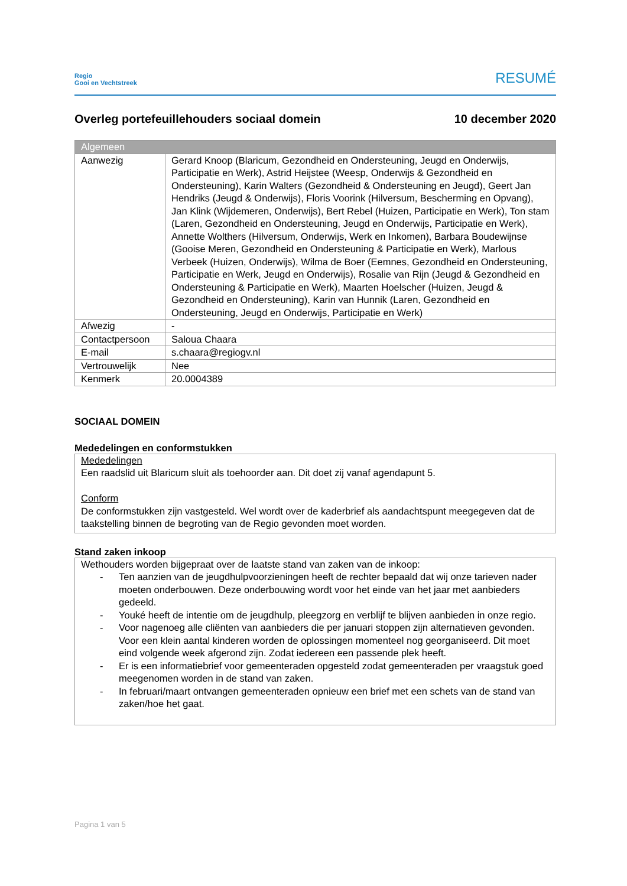Regio
Gooi en Vechtstreek
RESUMÉ
Overleg portefeuillehouders sociaal domein 10 december 2020
| Algemeen | |
| --- | --- |
| Aanwezig | Gerard Knoop (Blaricum, Gezondheid en Ondersteuning, Jeugd en Onderwijs, Participatie en Werk), Astrid Heijstee (Weesp, Onderwijs & Gezondheid en Ondersteuning), Karin Walters (Gezondheid & Ondersteuning en Jeugd), Geert Jan Hendriks (Jeugd & Onderwijs), Floris Voorink (Hilversum, Bescherming en Opvang), Jan Klink (Wijdemeren, Onderwijs), Bert Rebel (Huizen, Participatie en Werk), Ton stam (Laren, Gezondheid en Ondersteuning, Jeugd en Onderwijs, Participatie en Werk), Annette Wolthers (Hilversum, Onderwijs, Werk en Inkomen), Barbara Boudewijnse (Gooise Meren, Gezondheid en Ondersteuning & Participatie en Werk), Marlous Verbeek (Huizen, Onderwijs), Wilma de Boer (Eemnes, Gezondheid en Ondersteuning, Participatie en Werk, Jeugd en Onderwijs), Rosalie van Rijn (Jeugd & Gezondheid en Ondersteuning & Participatie en Werk), Maarten Hoelscher (Huizen, Jeugd & Gezondheid en Ondersteuning), Karin van Hunnik (Laren, Gezondheid en Ondersteuning, Jeugd en Onderwijs, Participatie en Werk) |
| Afwezig | - |
| Contactpersoon | Saloua Chaara |
| E-mail | s.chaara@regiogv.nl |
| Vertrouwelijk | Nee |
| Kenmerk | 20.0004389 |
SOCIAAL DOMEIN
Mededelingen en conformstukken
Mededelingen
Een raadslid uit Blaricum sluit als toehoorder aan. Dit doet zij vanaf agendapunt 5.
Conform
De conformstukken zijn vastgesteld. Wel wordt over de kaderbrief als aandachtspunt meegegeven dat de taakstelling binnen de begroting van de Regio gevonden moet worden.
Stand zaken inkoop
Wethouders worden bijgepraat over de laatste stand van zaken van de inkoop:
- Ten aanzien van de jeugdhulpvoorzieningen heeft de rechter bepaald dat wij onze tarieven nader moeten onderbouwen. Deze onderbouwing wordt voor het einde van het jaar met aanbieders gedeeld.
- Youké heeft de intentie om de jeugdhulp, pleegzorg en verblijf te blijven aanbieden in onze regio.
- Voor nagenoeg alle cliënten van aanbieders die per januari stoppen zijn alternatieven gevonden. Voor een klein aantal kinderen worden de oplossingen momenteel nog georganiseerd. Dit moet eind volgende week afgerond zijn. Zodat iedereen een passende plek heeft.
- Er is een informatiebrief voor gemeenteraden opgesteld zodat gemeenteraden per vraagstuk goed meegenomen worden in de stand van zaken.
- In februari/maart ontvangen gemeenteraden opnieuw een brief met een schets van de stand van zaken/hoe het gaat.
Pagina 1 van 5